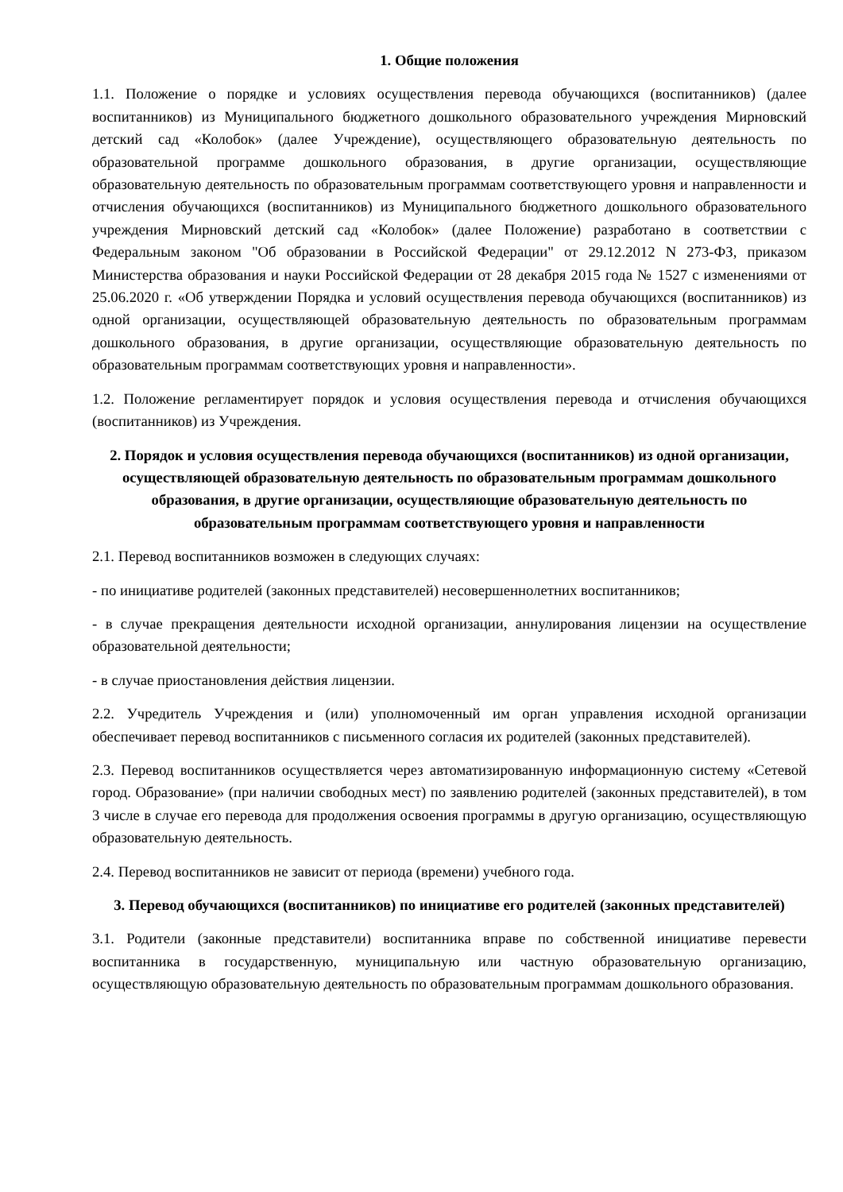1. Общие положения
1.1. Положение о порядке и условиях осуществления перевода обучающихся (воспитанников) (далее воспитанников) из Муниципального бюджетного дошкольного образовательного учреждения Мирновский детский сад «Колобок» (далее Учреждение), осуществляющего образовательную деятельность по образовательной программе дошкольного образования, в другие организации, осуществляющие образовательную деятельность по образовательным программам соответствующего уровня и направленности и отчисления обучающихся (воспитанников) из Муниципального бюджетного дошкольного образовательного учреждения Мирновский детский сад «Колобок» (далее Положение) разработано в соответствии с Федеральным законом "Об образовании в Российской Федерации" от 29.12.2012 N 273-ФЗ, приказом Министерства образования и науки Российской Федерации от 28 декабря 2015 года № 1527 с изменениями от 25.06.2020 г. «Об утверждении Порядка и условий осуществления перевода обучающихся (воспитанников) из одной организации, осуществляющей образовательную деятельность по образовательным программам дошкольного образования, в другие организации, осуществляющие образовательную деятельность по образовательным программам соответствующих уровня и направленности».
1.2. Положение регламентирует порядок и условия осуществления перевода и отчисления обучающихся (воспитанников) из Учреждения.
2. Порядок и условия осуществления перевода обучающихся (воспитанников) из одной организации, осуществляющей образовательную деятельность по образовательным программам дошкольного образования, в другие организации, осуществляющие образовательную деятельность по образовательным программам соответствующего уровня и направленности
2.1. Перевод воспитанников возможен в следующих случаях:
- по инициативе родителей (законных представителей) несовершеннолетних воспитанников;
- в случае прекращения деятельности исходной организации, аннулирования лицензии на осуществление образовательной деятельности;
- в случае приостановления действия лицензии.
2.2. Учредитель Учреждения и (или) уполномоченный им орган управления исходной организации обеспечивает перевод воспитанников с письменного согласия их родителей (законных представителей).
2.3. Перевод воспитанников осуществляется через автоматизированную информационную систему «Сетевой город. Образование» (при наличии свободных мест) по заявлению родителей (законных представителей), в том 3 числе в случае его перевода для продолжения освоения программы в другую организацию, осуществляющую образовательную деятельность.
2.4. Перевод воспитанников не зависит от периода (времени) учебного года.
3. Перевод обучающихся (воспитанников) по инициативе его родителей (законных представителей)
3.1. Родители (законные представители) воспитанника вправе по собственной инициативе перевести воспитанника в государственную, муниципальную или частную образовательную организацию, осуществляющую образовательную деятельность по образовательным программам дошкольного образования.